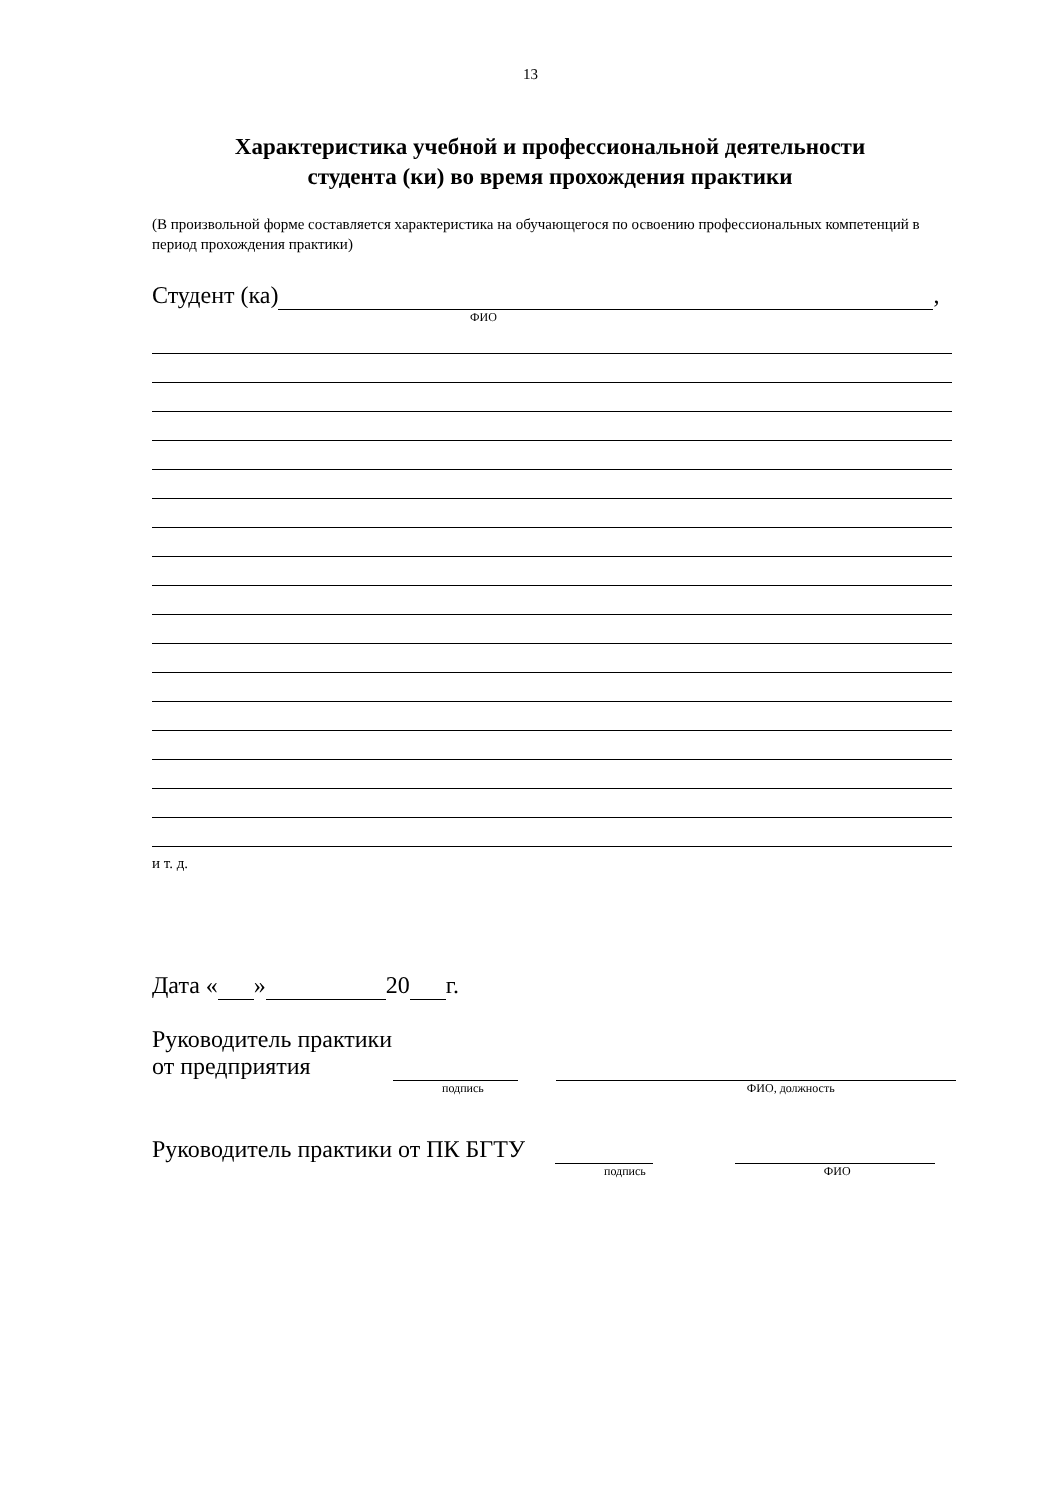13
Характеристика учебной и профессиональной деятельности
студента (ки) во время прохождения практики
(В произвольной форме составляется характеристика на обучающегося по освоению профессиональных компетенций в период прохождения практики)
Студент (ка) ,
ФИО
и т. д.
Дата « » 20 г.
Руководитель практики
от предприятия
подпись ФИО, должность
Руководитель практики от ПК БГТУ
подпись ФИО